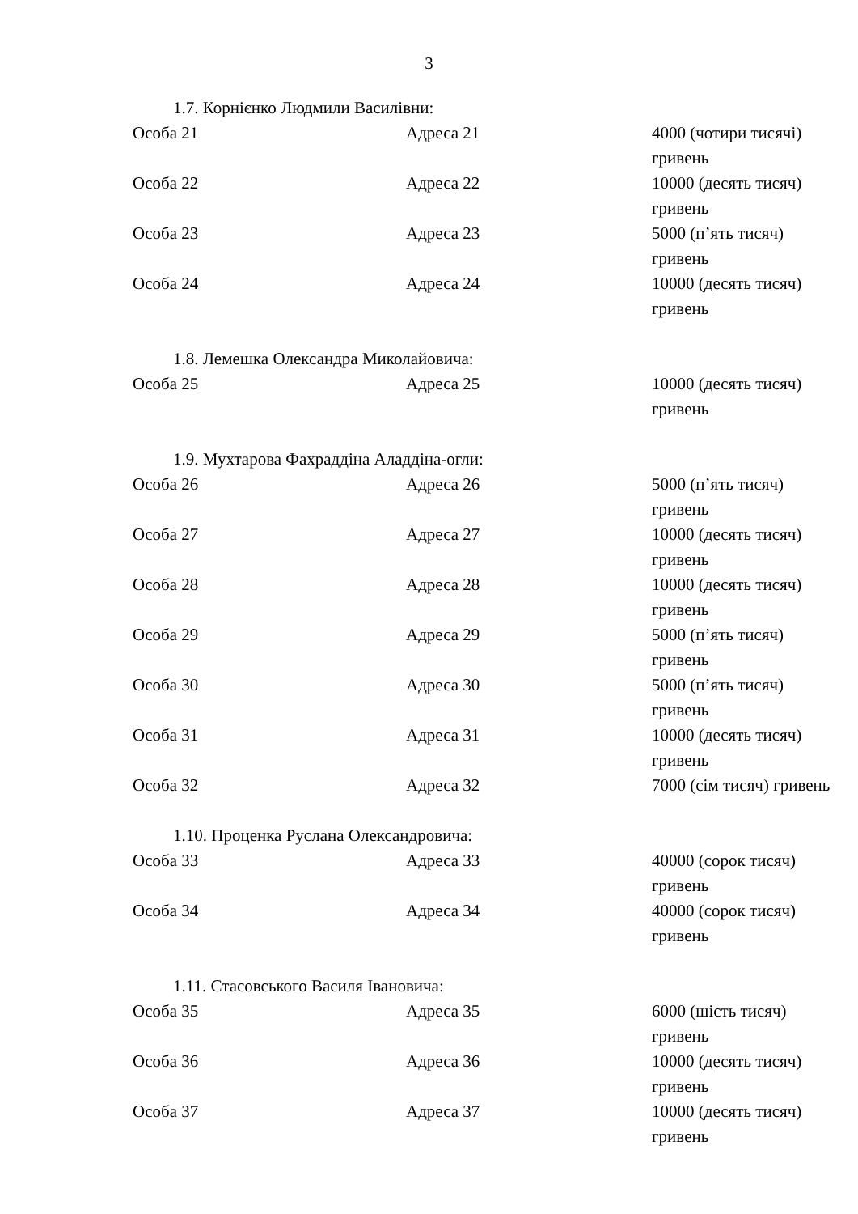3
1.7. Корнієнко Людмили Василівни:
| Особа 21 | Адреса 21 | 4000 (чотири тисячі) гривень |
| Особа 22 | Адреса 22 | 10000 (десять тисяч) гривень |
| Особа 23 | Адреса 23 | 5000 (п’ять тисяч) гривень |
| Особа 24 | Адреса 24 | 10000 (десять тисяч) гривень |
1.8. Лемешка Олександра Миколайовича:
| Особа 25 | Адреса 25 | 10000 (десять тисяч) гривень |
1.9. Мухтарова Фахраддіна Аладдіна-огли:
| Особа 26 | Адреса 26 | 5000 (п’ять тисяч) гривень |
| Особа 27 | Адреса 27 | 10000 (десять тисяч) гривень |
| Особа 28 | Адреса 28 | 10000 (десять тисяч) гривень |
| Особа 29 | Адреса 29 | 5000 (п’ять тисяч) гривень |
| Особа 30 | Адреса 30 | 5000 (п’ять тисяч) гривень |
| Особа 31 | Адреса 31 | 10000 (десять тисяч) гривень |
| Особа 32 | Адреса 32 | 7000 (сім тисяч) гривень |
1.10. Проценка Руслана Олександровича:
| Особа 33 | Адреса 33 | 40000 (сорок тисяч) гривень |
| Особа 34 | Адреса 34 | 40000 (сорок тисяч) гривень |
1.11. Стасовського Василя Івановича:
| Особа 35 | Адреса 35 | 6000 (шість тисяч) гривень |
| Особа 36 | Адреса 36 | 10000 (десять тисяч) гривень |
| Особа 37 | Адреса 37 | 10000 (десять тисяч) гривень |